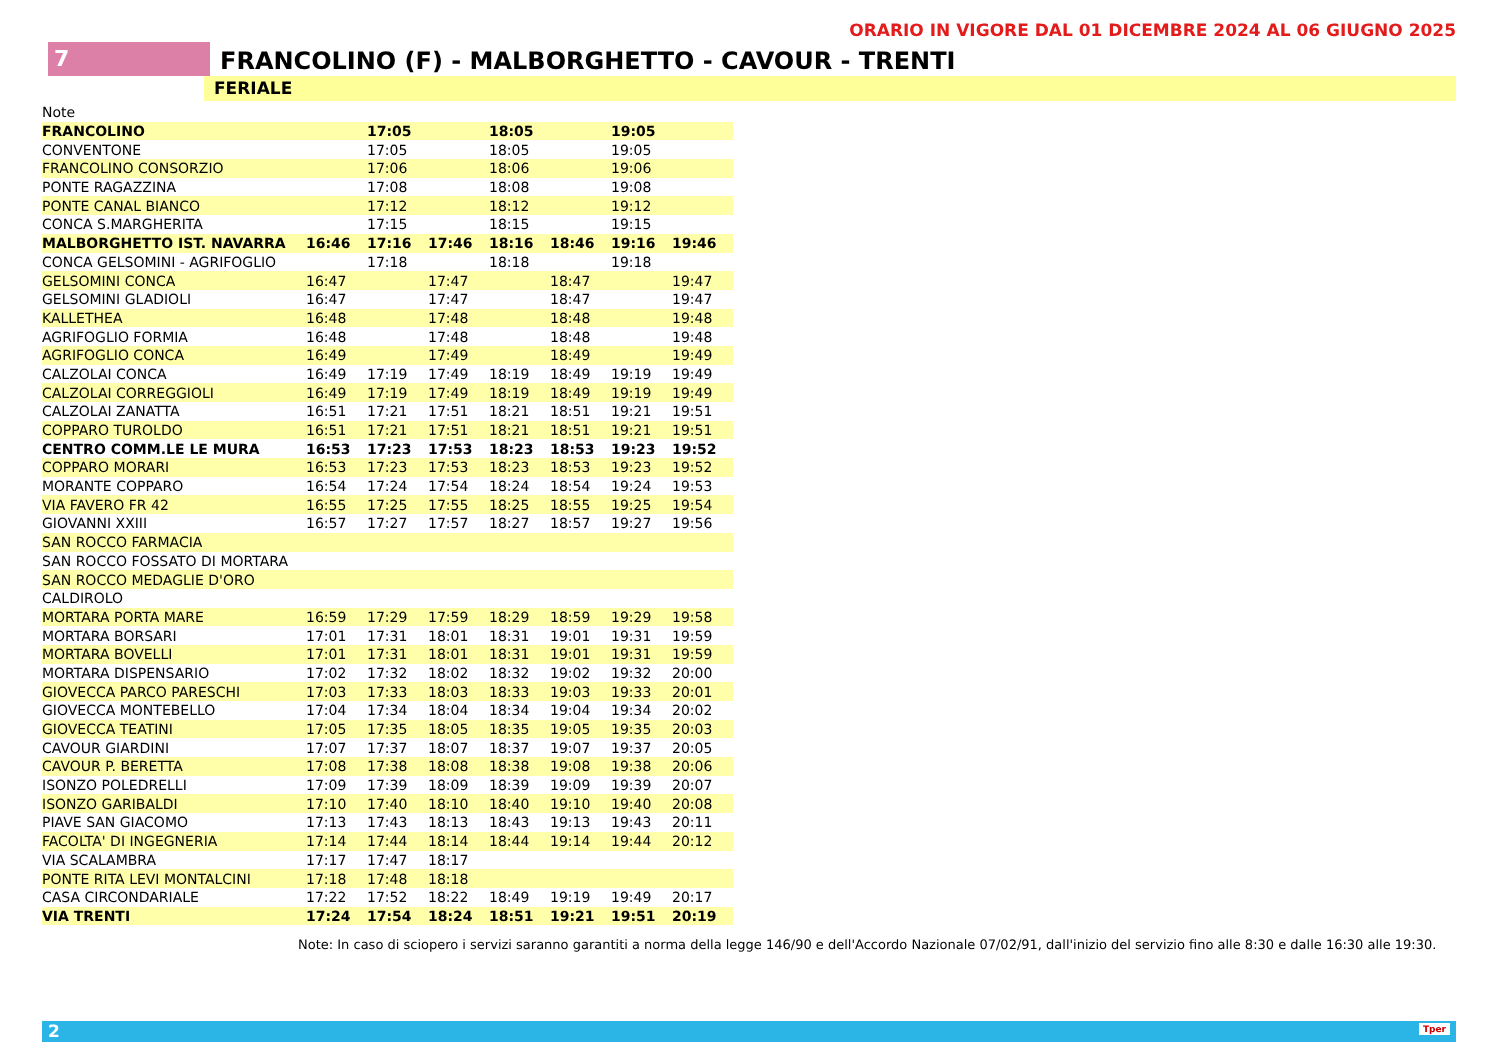ORARIO IN VIGORE DAL 01 DICEMBRE 2024 AL 06 GIUGNO 2025
7
FRANCOLINO (F) - MALBORGHETTO - CAVOUR - TRENTI
FERIALE
| Note | | | | | | | |
| FRANCOLINO | | 17:05 | | 18:05 | | 19:05 | |
| CONVENTONE | | 17:05 | | 18:05 | | 19:05 | |
| FRANCOLINO CONSORZIO | | 17:06 | | 18:06 | | 19:06 | |
| PONTE RAGAZZINA | | 17:08 | | 18:08 | | 19:08 | |
| PONTE CANAL BIANCO | | 17:12 | | 18:12 | | 19:12 | |
| CONCA S.MARGHERITA | | 17:15 | | 18:15 | | 19:15 | |
| MALBORGHETTO IST. NAVARRA | 16:46 | 17:16 | 17:46 | 18:16 | 18:46 | 19:16 | 19:46 |
| CONCA GELSOMINI - AGRIFOGLIO | | 17:18 | | 18:18 | | 19:18 | |
| GELSOMINI CONCA | 16:47 | | 17:47 | | 18:47 | | 19:47 |
| GELSOMINI GLADIOLI | 16:47 | | 17:47 | | 18:47 | | 19:47 |
| KALLETHEA | 16:48 | | 17:48 | | 18:48 | | 19:48 |
| AGRIFOGLIO FORMIA | 16:48 | | 17:48 | | 18:48 | | 19:48 |
| AGRIFOGLIO CONCA | 16:49 | | 17:49 | | 18:49 | | 19:49 |
| CALZOLAI CONCA | 16:49 | 17:19 | 17:49 | 18:19 | 18:49 | 19:19 | 19:49 |
| CALZOLAI CORREGGIOLI | 16:49 | 17:19 | 17:49 | 18:19 | 18:49 | 19:19 | 19:49 |
| CALZOLAI ZANATTA | 16:51 | 17:21 | 17:51 | 18:21 | 18:51 | 19:21 | 19:51 |
| COPPARO TUROLDO | 16:51 | 17:21 | 17:51 | 18:21 | 18:51 | 19:21 | 19:51 |
| CENTRO COMM.LE LE MURA | 16:53 | 17:23 | 17:53 | 18:23 | 18:53 | 19:23 | 19:52 |
| COPPARO MORARI | 16:53 | 17:23 | 17:53 | 18:23 | 18:53 | 19:23 | 19:52 |
| MORANTE COPPARO | 16:54 | 17:24 | 17:54 | 18:24 | 18:54 | 19:24 | 19:53 |
| VIA FAVERO FR 42 | 16:55 | 17:25 | 17:55 | 18:25 | 18:55 | 19:25 | 19:54 |
| GIOVANNI XXIII | 16:57 | 17:27 | 17:57 | 18:27 | 18:57 | 19:27 | 19:56 |
| SAN ROCCO FARMACIA | | | | | | | |
| SAN ROCCO FOSSATO DI MORTARA | | | | | | | |
| SAN ROCCO MEDAGLIE D'ORO | | | | | | | |
| CALDIROLO | | | | | | | |
| MORTARA PORTA MARE | 16:59 | 17:29 | 17:59 | 18:29 | 18:59 | 19:29 | 19:58 |
| MORTARA BORSARI | 17:01 | 17:31 | 18:01 | 18:31 | 19:01 | 19:31 | 19:59 |
| MORTARA BOVELLI | 17:01 | 17:31 | 18:01 | 18:31 | 19:01 | 19:31 | 19:59 |
| MORTARA DISPENSARIO | 17:02 | 17:32 | 18:02 | 18:32 | 19:02 | 19:32 | 20:00 |
| GIOVECCA PARCO PARESCHI | 17:03 | 17:33 | 18:03 | 18:33 | 19:03 | 19:33 | 20:01 |
| GIOVECCA MONTEBELLO | 17:04 | 17:34 | 18:04 | 18:34 | 19:04 | 19:34 | 20:02 |
| GIOVECCA TEATINI | 17:05 | 17:35 | 18:05 | 18:35 | 19:05 | 19:35 | 20:03 |
| CAVOUR GIARDINI | 17:07 | 17:37 | 18:07 | 18:37 | 19:07 | 19:37 | 20:05 |
| CAVOUR P. BERETTA | 17:08 | 17:38 | 18:08 | 18:38 | 19:08 | 19:38 | 20:06 |
| ISONZO POLEDRELLI | 17:09 | 17:39 | 18:09 | 18:39 | 19:09 | 19:39 | 20:07 |
| ISONZO GARIBALDI | 17:10 | 17:40 | 18:10 | 18:40 | 19:10 | 19:40 | 20:08 |
| PIAVE SAN GIACOMO | 17:13 | 17:43 | 18:13 | 18:43 | 19:13 | 19:43 | 20:11 |
| FACOLTA' DI INGEGNERIA | 17:14 | 17:44 | 18:14 | 18:44 | 19:14 | 19:44 | 20:12 |
| VIA SCALAMBRA | 17:17 | 17:47 | 18:17 | | | | |
| PONTE RITA LEVI MONTALCINI | 17:18 | 17:48 | 18:18 | | | | |
| CASA CIRCONDARIALE | 17:22 | 17:52 | 18:22 | 18:49 | 19:19 | 19:49 | 20:17 |
| VIA TRENTI | 17:24 | 17:54 | 18:24 | 18:51 | 19:21 | 19:51 | 20:19 |
Note: In caso di sciopero i servizi saranno garantiti a norma della legge 146/90 e dell'Accordo Nazionale 07/02/91, dall'inizio del servizio fino alle 8:30 e dalle 16:30 alle 19:30.
2 Tper